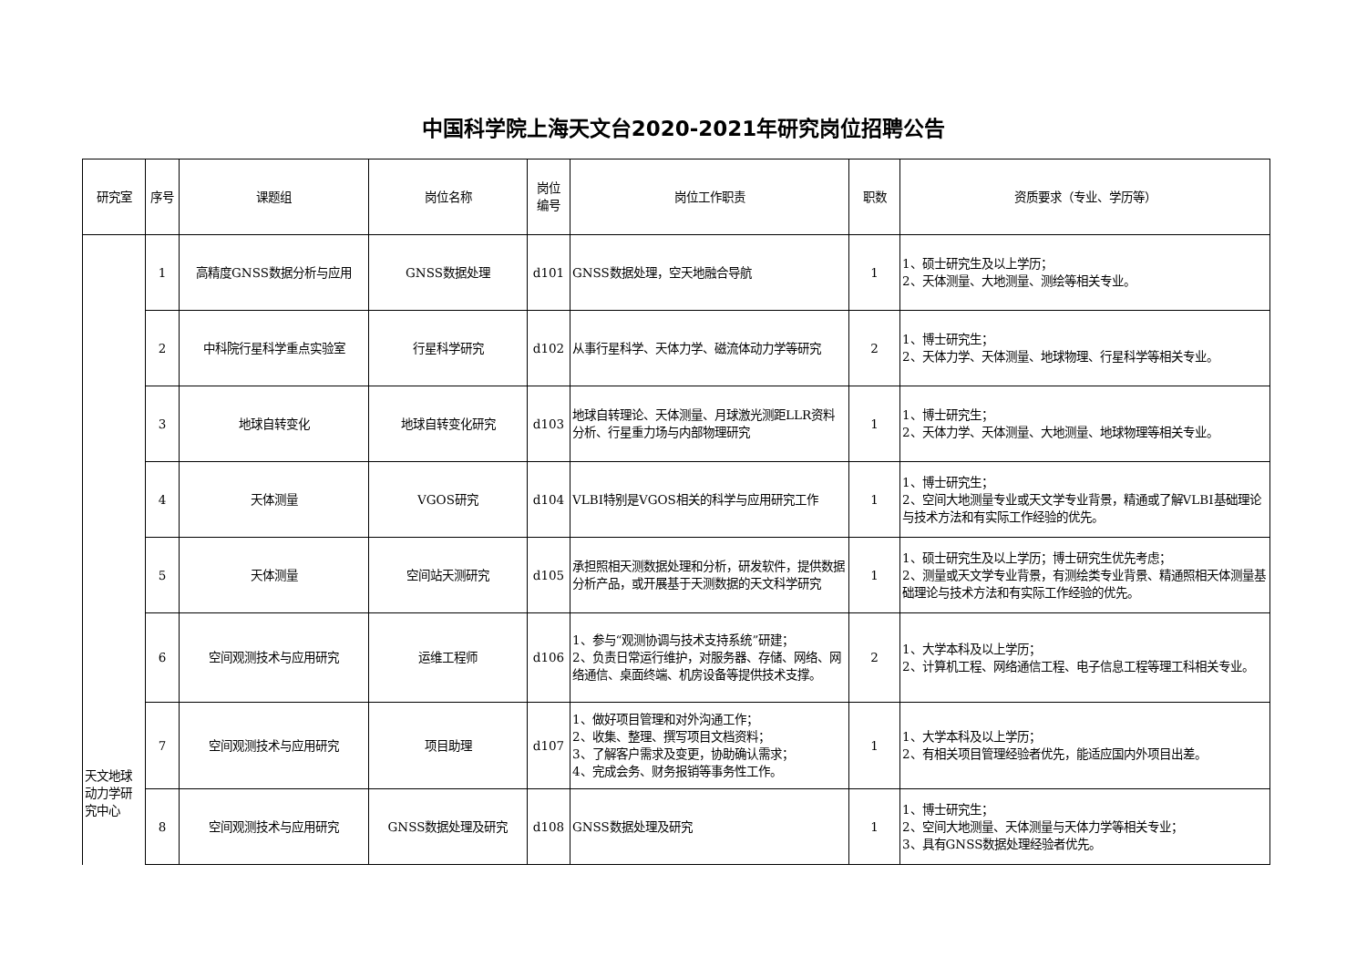中国科学院上海天文台2020-2021年研究岗位招聘公告
| 研究室 | 序号 | 课题组 | 岗位名称 | 岗位 编号 | 岗位工作职责 | 职数 | 资质要求（专业、学历等） |
| --- | --- | --- | --- | --- | --- | --- | --- |
| 天文地球动力学研究中心 | 1 | 高精度GNSS数据分析与应用 | GNSS数据处理 | d101 | GNSS数据处理，空天地融合导航 | 1 | 1、硕士研究生及以上学历； 2、天体测量、大地测量、测绘等相关专业。 |
| | 2 | 中科院行星科学重点实验室 | 行星科学研究 | d102 | 从事行星科学、天体力学、磁流体动力学等研究 | 2 | 1、博士研究生； 2、天体力学、天体测量、地球物理、行星科学等相关专业。 |
| | 3 | 地球自转变化 | 地球自转变化研究 | d103 | 地球自转理论、天体测量、月球激光测距LLR资料分析、行星重力场与内部物理研究 | 1 | 1、博士研究生； 2、天体力学、天体测量、大地测量、地球物理等相关专业。 |
| | 4 | 天体测量 | VGOS研究 | d104 | VLBI特别是VGOS相关的科学与应用研究工作 | 1 | 1、博士研究生； 2、空间大地测量专业或天文学专业背景，精通或了解VLBI基础理论与技术方法和有实际工作经验的优先。 |
| | 5 | 天体测量 | 空间站天测研究 | d105 | 承担照相天测数据处理和分析，研发软件，提供数据分析产品，或开展基于天测数据的天文科学研究 | 1 | 1、硕士研究生及以上学历；博士研究生优先考虑； 2、测量或天文学专业背景，有测绘类专业背景、精通照相天体测量基础理论与技术方法和有实际工作经验的优先。 |
| | 6 | 空间观测技术与应用研究 | 运维工程师 | d106 | 1、参与“观测协调与技术支持系统”研建； 2、负责日常运行维护，对服务器、存储、网络、网络通信、桌面终端、机房设备等提供技术支撑。 | 2 | 1、大学本科及以上学历； 2、计算机工程、网络通信工程、电子信息工程等理工科相关专业。 |
| | 7 | 空间观测技术与应用研究 | 项目助理 | d107 | 1、做好项目管理和对外沟通工作； 2、收集、整理、撰写项目文档资料； 3、了解客户需求及变更，协助确认需求； 4、完成会务、财务报销等事务性工作。 | 1 | 1、大学本科及以上学历； 2、有相关项目管理经验者优先，能适应国内外项目出差。 |
| | 8 | 空间观测技术与应用研究 | GNSS数据处理及研究 | d108 | GNSS数据处理及研究 | 1 | 1、博士研究生； 2、空间大地测量、天体测量与天体力学等相关专业； 3、具有GNSS数据处理经验者优先。 |